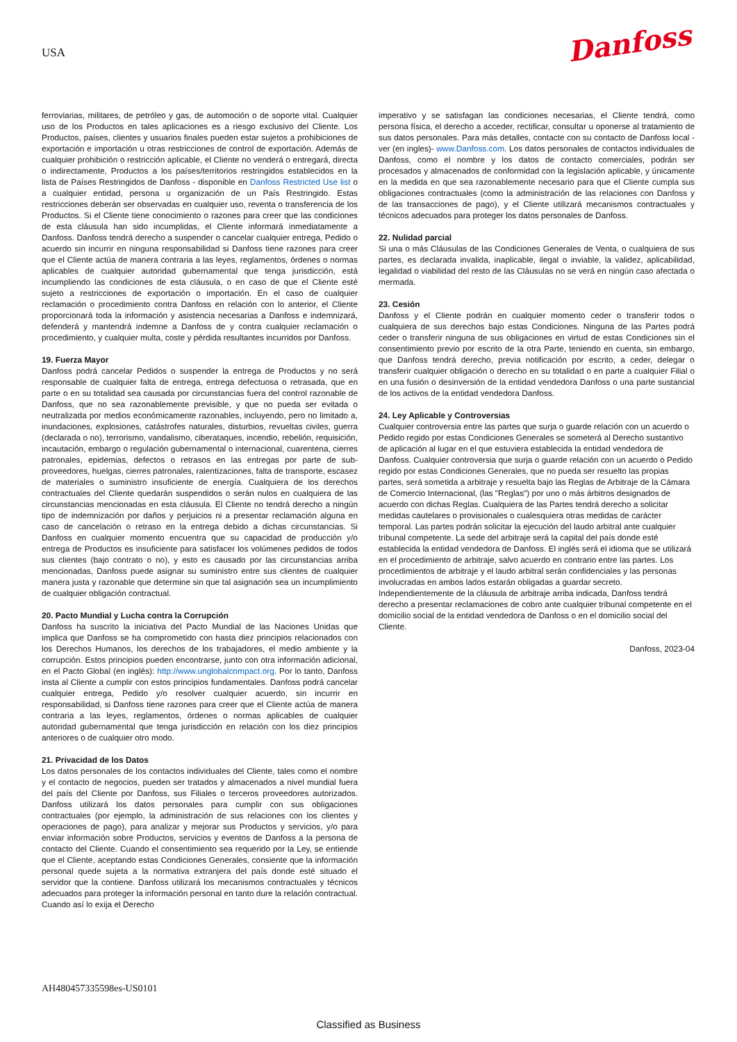USA
Danfoss
ferroviarias, militares, de petróleo y gas, de automoción o de soporte vital. Cualquier uso de los Productos en tales aplicaciones es a riesgo exclusivo del Cliente. Los Productos, países, clientes y usuarios finales pueden estar sujetos a prohibiciones de exportación e importación u otras restricciones de control de exportación. Además de cualquier prohibición o restricción aplicable, el Cliente no venderá o entregará, directa o indirectamente, Productos a los países/territorios restringidos establecidos en la lista de Países Restringidos de Danfoss - disponible en Danfoss Restricted Use list o a cualquier entidad, persona u organización de un País Restringido. Estas restricciones deberán ser observadas en cualquier uso, reventa o transferencia de los Productos. Si el Cliente tiene conocimiento o razones para creer que las condiciones de esta cláusula han sido incumplidas, el Cliente informará inmediatamente a Danfoss. Danfoss tendrá derecho a suspender o cancelar cualquier entrega, Pedido o acuerdo sin incurrir en ninguna responsabilidad si Danfoss tiene razones para creer que el Cliente actúa de manera contraria a las leyes, reglamentos, órdenes o normas aplicables de cualquier autoridad gubernamental que tenga jurisdicción, está incumpliendo las condiciones de esta cláusula, o en caso de que el Cliente esté sujeto a restricciones de exportación o importación. En el caso de cualquier reclamación o procedimiento contra Danfoss en relación con lo anterior, el Cliente proporcionará toda la información y asistencia necesarias a Danfoss e indemnizará, defenderá y mantendrá indemne a Danfoss de y contra cualquier reclamación o procedimiento, y cualquier multa, coste y pérdida resultantes incurridos por Danfoss.
19. Fuerza Mayor
Danfoss podrá cancelar Pedidos o suspender la entrega de Productos y no será responsable de cualquier falta de entrega, entrega defectuosa o retrasada, que en parte o en su totalidad sea causada por circunstancias fuera del control razonable de Danfoss, que no sea razonablemente previsible, y que no pueda ser evitada o neutralizada por medios económicamente razonables, incluyendo, pero no limitado a, inundaciones, explosiones, catástrofes naturales, disturbios, revueltas civiles, guerra (declarada o no), terrorismo, vandalismo, ciberataques, incendio, rebelión, requisición, incautación, embargo o regulación gubernamental o internacional, cuarentena, cierres patronales, epidemias, defectos o retrasos en las entregas por parte de sub-proveedores, huelgas, cierres patronales, ralentizaciones, falta de transporte, escasez de materiales o suministro insuficiente de energía. Cualquiera de los derechos contractuales del Cliente quedarán suspendidos o serán nulos en cualquiera de las circunstancias mencionadas en esta cláusula. El Cliente no tendrá derecho a ningún tipo de indemnización por daños y perjuicios ni a presentar reclamación alguna en caso de cancelación o retraso en la entrega debido a dichas circunstancias. Si Danfoss en cualquier momento encuentra que su capacidad de producción y/o entrega de Productos es insuficiente para satisfacer los volúmenes pedidos de todos sus clientes (bajo contrato o no), y esto es causado por las circunstancias arriba mencionadas, Danfoss puede asignar su suministro entre sus clientes de cualquier manera justa y razonable que determine sin que tal asignación sea un incumplimiento de cualquier obligación contractual.
20. Pacto Mundial y Lucha contra la Corrupción
Danfoss ha suscrito la iniciativa del Pacto Mundial de las Naciones Unidas que implica que Danfoss se ha comprometido con hasta diez principios relacionados con los Derechos Humanos, los derechos de los trabajadores, el medio ambiente y la corrupción. Estos principios pueden encontrarse, junto con otra información adicional, en el Pacto Global (en inglés): http://www.unglobalcompact.org. Por lo tanto, Danfoss insta al Cliente a cumplir con estos principios fundamentales. Danfoss podrá cancelar cualquier entrega, Pedido y/o resolver cualquier acuerdo, sin incurrir en responsabilidad, si Danfoss tiene razones para creer que el Cliente actúa de manera contraria a las leyes, reglamentos, órdenes o normas aplicables de cualquier autoridad gubernamental que tenga jurisdicción en relación con los diez principios anteriores o de cualquier otro modo.
21. Privacidad de los Datos
Los datos personales de los contactos individuales del Cliente, tales como el nombre y el contacto de negocios, pueden ser tratados y almacenados a nivel mundial fuera del país del Cliente por Danfoss, sus Filiales o terceros proveedores autorizados. Danfoss utilizará los datos personales para cumplir con sus obligaciones contractuales (por ejemplo, la administración de sus relaciones con los clientes y operaciones de pago), para analizar y mejorar sus Productos y servicios, y/o para enviar información sobre Productos, servicios y eventos de Danfoss a la persona de contacto del Cliente. Cuando el consentimiento sea requerido por la Ley, se entiende que el Cliente, aceptando estas Condiciones Generales, consiente que la información personal quede sujeta a la normativa extranjera del país donde esté situado el servidor que la contiene. Danfoss utilizará los mecanismos contractuales y técnicos adecuados para proteger la información personal en tanto dure la relación contractual. Cuando así lo exija el Derecho
imperativo y se satisfagan las condiciones necesarias, el Cliente tendrá, como persona física, el derecho a acceder, rectificar, consultar u oponerse al tratamiento de sus datos personales. Para más detalles, contacte con su contacto de Danfoss local - ver (en ingles)- www.Danfoss.com. Los datos personales de contactos individuales de Danfoss, como el nombre y los datos de contacto comerciales, podrán ser procesados y almacenados de conformidad con la legislación aplicable, y únicamente en la medida en que sea razonablemente necesario para que el Cliente cumpla sus obligaciones contractuales (como la administración de las relaciones con Danfoss y de las transacciones de pago), y el Cliente utilizará mecanismos contractuales y técnicos adecuados para proteger los datos personales de Danfoss.
22. Nulidad parcial
Si una o más Cláusulas de las Condiciones Generales de Venta, o cualquiera de sus partes, es declarada invalida, inaplicable, ilegal o inviable, la validez, aplicabilidad, legalidad o viabilidad del resto de las Cláusulas no se verá en ningún caso afectada o mermada.
23. Cesión
Danfoss y el Cliente podrán en cualquier momento ceder o transferir todos o cualquiera de sus derechos bajo estas Condiciones. Ninguna de las Partes podrá ceder o transferir ninguna de sus obligaciones en virtud de estas Condiciones sin el consentimiento previo por escrito de la otra Parte, teniendo en cuenta, sin embargo, que Danfoss tendrá derecho, previa notificación por escrito, a ceder, delegar o transferir cualquier obligación o derecho en su totalidad o en parte a cualquier Filial o en una fusión o desinversión de la entidad vendedora Danfoss o una parte sustancial de los activos de la entidad vendedora Danfoss.
24. Ley Aplicable y Controversias
Cualquier controversia entre las partes que surja o guarde relación con un acuerdo o Pedido regido por estas Condiciones Generales se someterá al Derecho sustantivo de aplicación al lugar en el que estuviera establecida la entidad vendedora de Danfoss. Cualquier controversia que surja o guarde relación con un acuerdo o Pedido regido por estas Condiciones Generales, que no pueda ser resuelto las propias partes, será sometida a arbitraje y resuelta bajo las Reglas de Arbitraje de la Cámara de Comercio Internacional, (las "Reglas") por uno o más árbitros designados de acuerdo con dichas Reglas. Cualquiera de las Partes tendrá derecho a solicitar medidas cautelares o provisionales o cualesquiera otras medidas de carácter temporal. Las partes podrán solicitar la ejecución del laudo arbitral ante cualquier tribunal competente. La sede del arbitraje será la capital del país donde esté establecida la entidad vendedora de Danfoss. El inglés será el idioma que se utilizará en el procedimiento de arbitraje, salvo acuerdo en contrario entre las partes. Los procedimientos de arbitraje y el laudo arbitral serán confidenciales y las personas involucradas en ambos lados estarán obligadas a guardar secreto. Independientemente de la cláusula de arbitraje arriba indicada, Danfoss tendrá derecho a presentar reclamaciones de cobro ante cualquier tribunal competente en el domicilio social de la entidad vendedora de Danfoss o en el domicilio social del Cliente.
Danfoss, 2023-04
AH480457335598es-US0101
Classified as Business